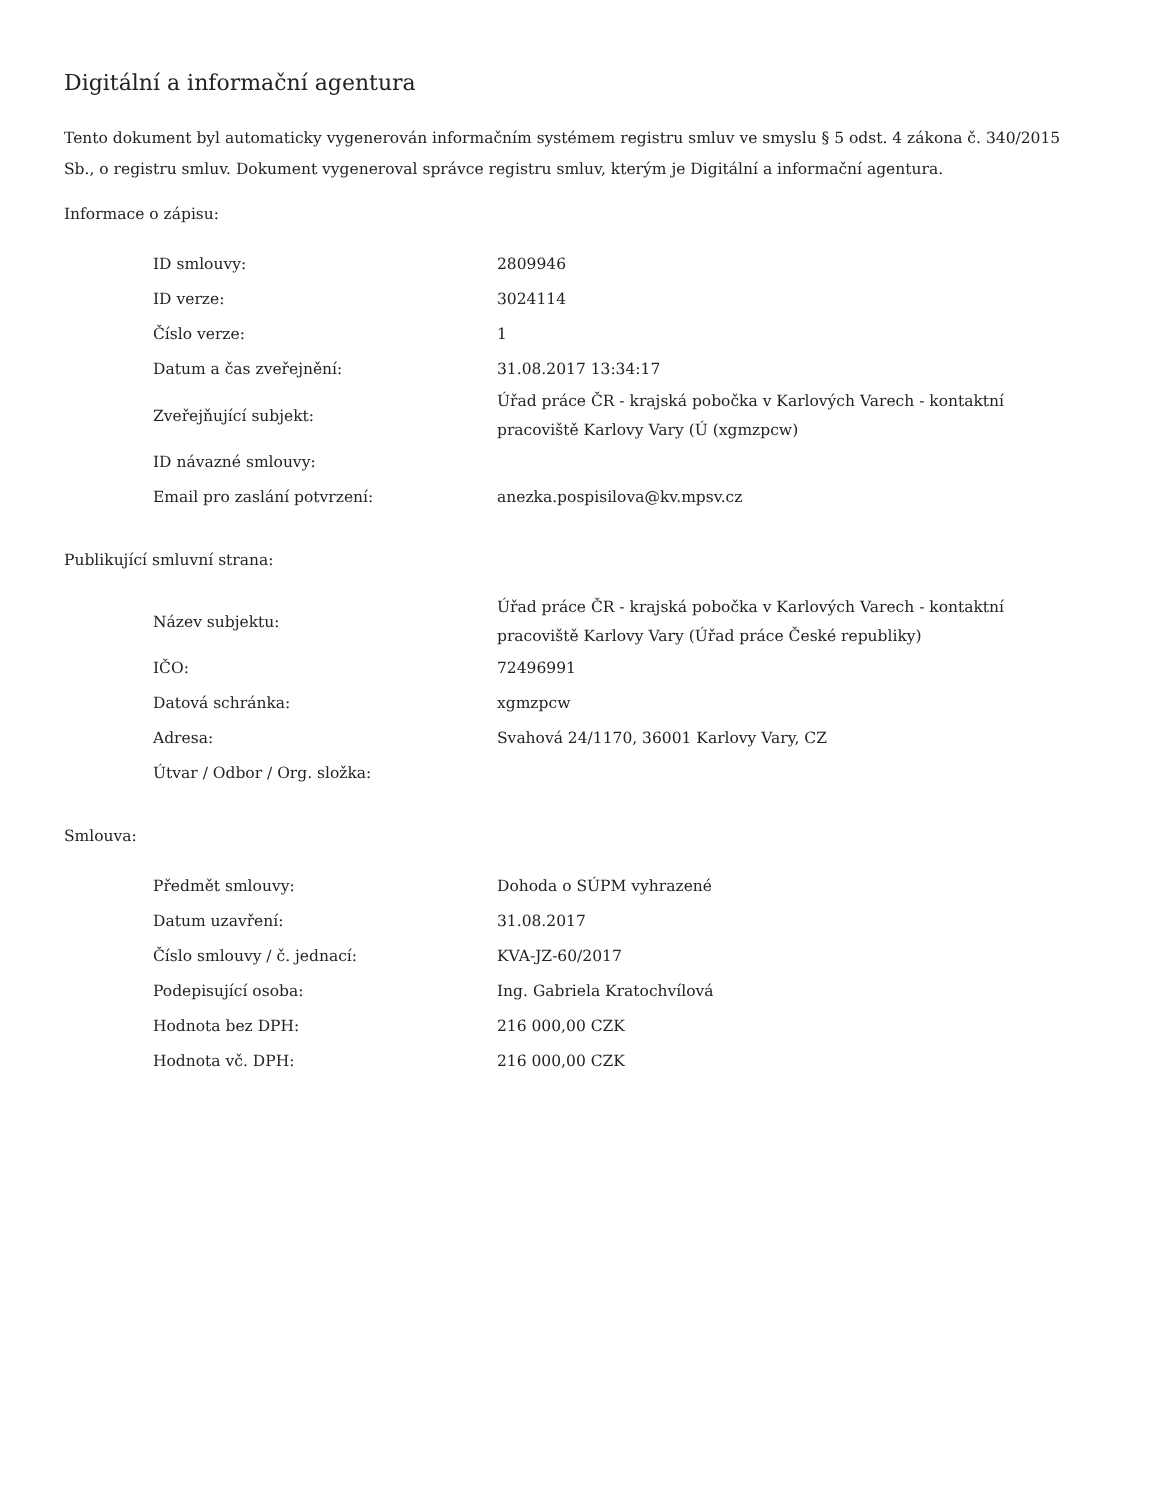Digitální a informační agentura
Tento dokument byl automaticky vygenerován informačním systémem registru smluv ve smyslu § 5 odst. 4 zákona č. 340/2015 Sb., o registru smluv. Dokument vygeneroval správce registru smluv, kterým je Digitální a informační agentura.
Informace o zápisu:
| ID smlouvy: | 2809946 |
| ID verze: | 3024114 |
| Číslo verze: | 1 |
| Datum a čas zveřejnění: | 31.08.2017 13:34:17 |
| Zveřejňující subjekt: | Úřad práce ČR - krajská pobočka v Karlových Varech - kontaktní pracoviště Karlovy Vary (Ú (xgmzpcw) |
| ID návazné smlouvy: | |
| Email pro zaslání potvrzení: | anezka.pospisilova@kv.mpsv.cz |
Publikující smluvní strana:
| Název subjektu: | Úřad práce ČR - krajská pobočka v Karlových Varech - kontaktní pracoviště Karlovy Vary (Úřad práce České republiky) |
| IČO: | 72496991 |
| Datová schránka: | xgmzpcw |
| Adresa: | Svahová 24/1170, 36001 Karlovy Vary, CZ |
| Útvar / Odbor / Org. složka: | |
Smlouva:
| Předmět smlouvy: | Dohoda o SÚPM vyhrazené |
| Datum uzavření: | 31.08.2017 |
| Číslo smlouvy / č. jednací: | KVA-JZ-60/2017 |
| Podepisující osoba: | Ing. Gabriela Kratochvílová |
| Hodnota bez DPH: | 216 000,00 CZK |
| Hodnota vč. DPH: | 216 000,00 CZK |